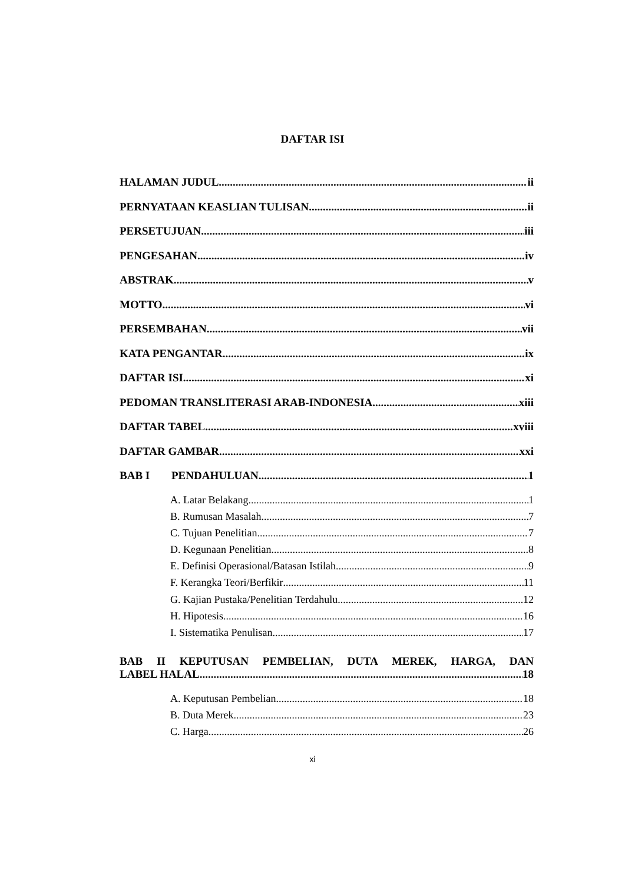DAFTAR ISI
HALAMAN JUDUL ii
PERNYATAAN KEASLIAN TULISAN ii
PERSETUJUAN iii
PENGESAHAN iv
ABSTRAK v
MOTTO vi
PERSEMBAHAN vii
KATA PENGANTAR ix
DAFTAR ISI xi
PEDOMAN TRANSLITERASI ARAB-INDONESIA xiii
DAFTAR TABEL xviii
DAFTAR GAMBAR xxi
BAB I PENDAHULUAN 1
A. Latar Belakang 1
B. Rumusan Masalah 7
C. Tujuan Penelitian 7
D. Kegunaan Penelitian 8
E. Definisi Operasional/Batasan Istilah 9
F. Kerangka Teori/Berfikir 11
G. Kajian Pustaka/Penelitian Terdahulu 12
H. Hipotesis 16
I. Sistematika Penulisan 17
BAB II KEPUTUSAN PEMBELIAN, DUTA MEREK, HARGA, DAN
LABEL HALAL 18
A. Keputusan Pembelian 18
B. Duta Merek 23
C. Harga 26
xi